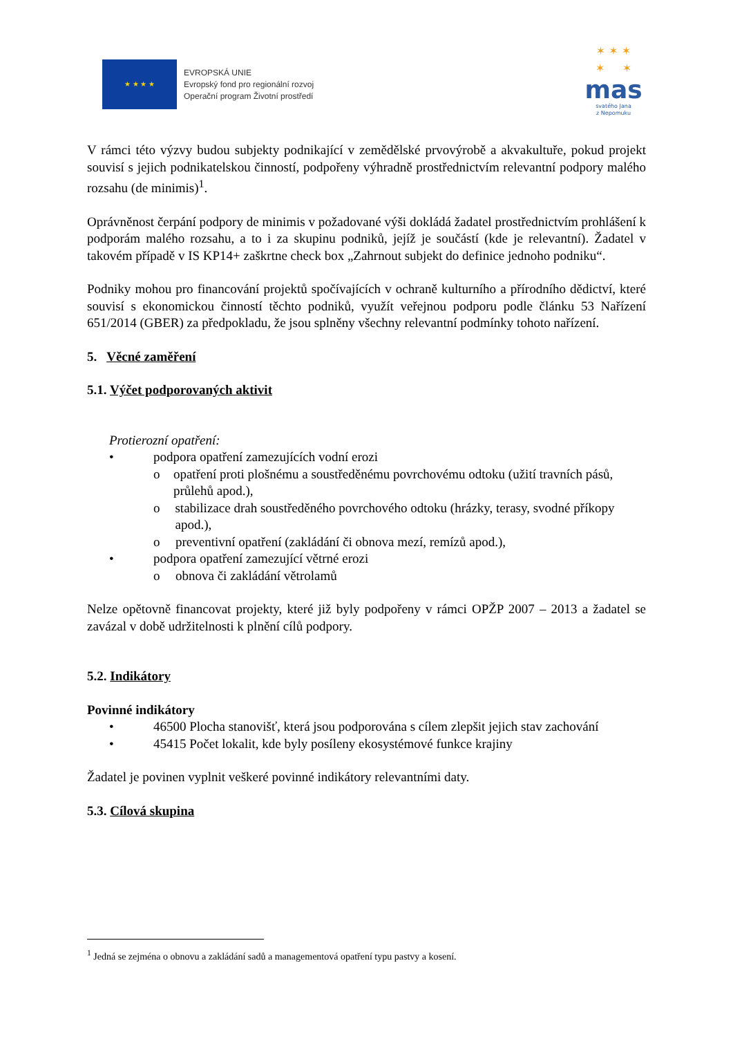★ ★ ★ ★
EVROPSKÁ UNIE
Evropský fond pro regionální rozvoj
Operační program Životní prostředí
✶ ✶ ✶
✶ ✶
mas
svatého Jana
z Nepomuku
V rámci této výzvy budou subjekty podnikající v zemědělské prvovýrobě a akvakultuře, pokud projekt souvisí s jejich podnikatelskou činností, podpořeny výhradně prostřednictvím relevantní podpory malého rozsahu (de minimis)<sup>1</sup>.
Oprávněnost čerpání podpory de minimis v požadované výši dokládá žadatel prostřednictvím prohlášení k podporám malého rozsahu, a to i za skupinu podniků, jejíž je součástí (kde je relevantní). Žadatel v takovém případě v IS KP14+ zaškrtne check box „Zahrnout subjekt do definice jednoho podniku“.
Podniky mohou pro financování projektů spočívajících v ochraně kulturního a přírodního dědictví, které souvisí s ekonomickou činností těchto podniků, využít veřejnou podporu podle článku 53 Nařízení 651/2014 (GBER) za předpokladu, že jsou splněny všechny relevantní podmínky tohoto nařízení.
5. Věcné zaměření
5.1. Výčet podporovaných aktivit
Protierozní opatření:
• podpora opatření zamezujících vodní erozi
o opatření proti plošnému a soustředěnému povrchovému odtoku (užití travních pásů, průlehů apod.),
o stabilizace drah soustředěného povrchového odtoku (hrázky, terasy, svodné příkopy apod.),
o preventivní opatření (zakládání či obnova mezí, remízů apod.),
• podpora opatření zamezující větrné erozi
o obnova či zakládání větrolamů
Nelze opětovně financovat projekty, které již byly podpořeny v rámci OPŽP 2007 – 2013 a žadatel se zavázal v době udržitelnosti k plnění cílů podpory.
5.2. Indikátory
Povinné indikátory
• 46500 Plocha stanovišť, která jsou podporována s cílem zlepšit jejich stav zachování
• 45415 Počet lokalit, kde byly posíleny ekosystémové funkce krajiny
Žadatel je povinen vyplnit veškeré povinné indikátory relevantními daty.
5.3. Cílová skupina
<sup>1</sup> Jedná se zejména o obnovu a zakládání sadů a managementová opatření typu pastvy a kosení.